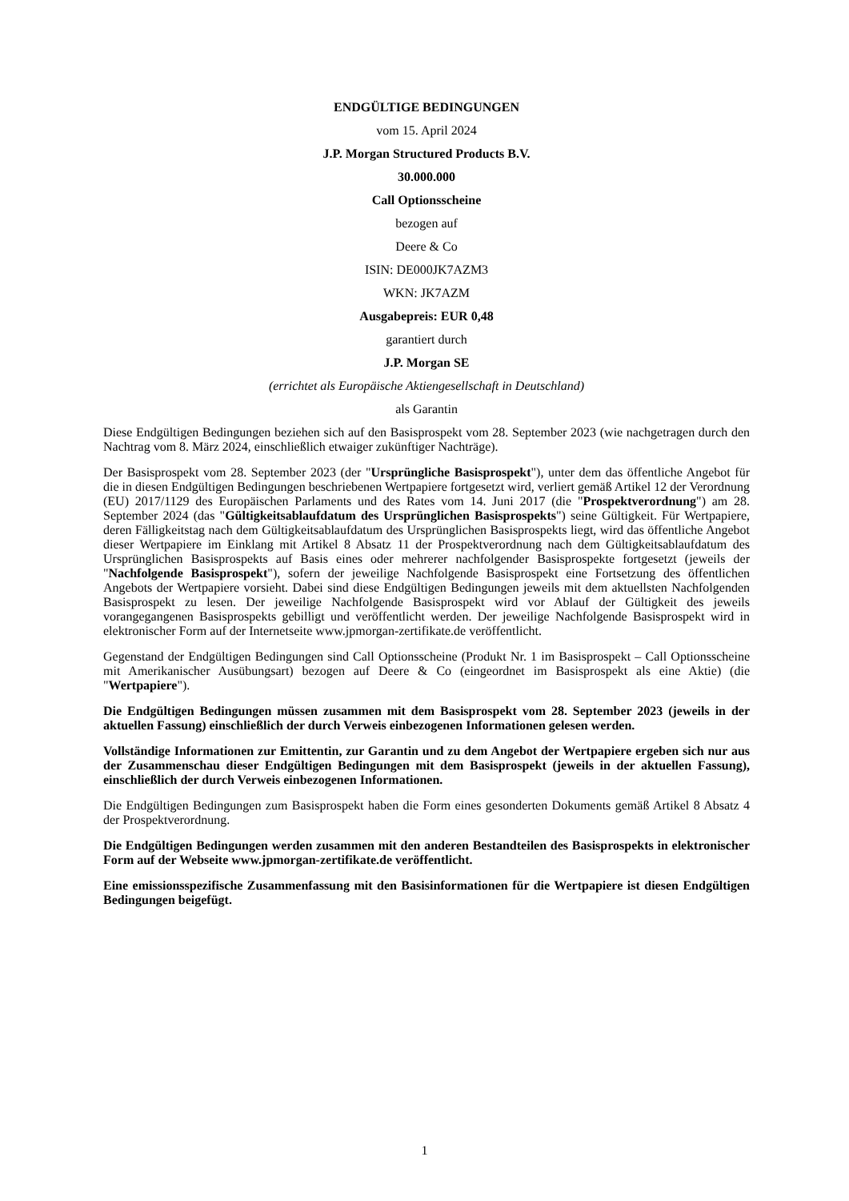ENDGÜLTIGE BEDINGUNGEN
vom 15. April 2024
J.P. Morgan Structured Products B.V.
30.000.000
Call Optionsscheine
bezogen auf
Deere & Co
ISIN: DE000JK7AZM3
WKN: JK7AZM
Ausgabepreis: EUR 0,48
garantiert durch
J.P. Morgan SE
(errichtet als Europäische Aktiengesellschaft in Deutschland)
als Garantin
Diese Endgültigen Bedingungen beziehen sich auf den Basisprospekt vom 28. September 2023 (wie nachgetragen durch den Nachtrag vom 8. März 2024, einschließlich etwaiger zukünftiger Nachträge).
Der Basisprospekt vom 28. September 2023 (der "Ursprüngliche Basisprospekt"), unter dem das öffentliche Angebot für die in diesen Endgültigen Bedingungen beschriebenen Wertpapiere fortgesetzt wird, verliert gemäß Artikel 12 der Verordnung (EU) 2017/1129 des Europäischen Parlaments und des Rates vom 14. Juni 2017 (die "Prospektverordnung") am 28. September 2024 (das "Gültigkeitsablaufdatum des Ursprünglichen Basisprospekts") seine Gültigkeit. Für Wertpapiere, deren Fälligkeitstag nach dem Gültigkeitsablaufdatum des Ursprünglichen Basisprospekts liegt, wird das öffentliche Angebot dieser Wertpapiere im Einklang mit Artikel 8 Absatz 11 der Prospektverordnung nach dem Gültigkeitsablaufdatum des Ursprünglichen Basisprospekts auf Basis eines oder mehrerer nachfolgender Basisprospekte fortgesetzt (jeweils der "Nachfolgende Basisprospekt"), sofern der jeweilige Nachfolgende Basisprospekt eine Fortsetzung des öffentlichen Angebots der Wertpapiere vorsieht. Dabei sind diese Endgültigen Bedingungen jeweils mit dem aktuellsten Nachfolgenden Basisprospekt zu lesen. Der jeweilige Nachfolgende Basisprospekt wird vor Ablauf der Gültigkeit des jeweils vorangegangenen Basisprospekts gebilligt und veröffentlicht werden. Der jeweilige Nachfolgende Basisprospekt wird in elektronischer Form auf der Internetseite www.jpmorgan-zertifikate.de veröffentlicht.
Gegenstand der Endgültigen Bedingungen sind Call Optionsscheine (Produkt Nr. 1 im Basisprospekt – Call Optionsscheine mit Amerikanischer Ausübungsart) bezogen auf Deere & Co (eingeordnet im Basisprospekt als eine Aktie) (die "Wertpapiere").
Die Endgültigen Bedingungen müssen zusammen mit dem Basisprospekt vom 28. September 2023 (jeweils in der aktuellen Fassung) einschließlich der durch Verweis einbezogenen Informationen gelesen werden.
Vollständige Informationen zur Emittentin, zur Garantin und zu dem Angebot der Wertpapiere ergeben sich nur aus der Zusammenschau dieser Endgültigen Bedingungen mit dem Basisprospekt (jeweils in der aktuellen Fassung), einschließlich der durch Verweis einbezogenen Informationen.
Die Endgültigen Bedingungen zum Basisprospekt haben die Form eines gesonderten Dokuments gemäß Artikel 8 Absatz 4 der Prospektverordnung.
Die Endgültigen Bedingungen werden zusammen mit den anderen Bestandteilen des Basisprospekts in elektronischer Form auf der Webseite www.jpmorgan-zertifikate.de veröffentlicht.
Eine emissionsspezifische Zusammenfassung mit den Basisinformationen für die Wertpapiere ist diesen Endgültigen Bedingungen beigefügt.
1